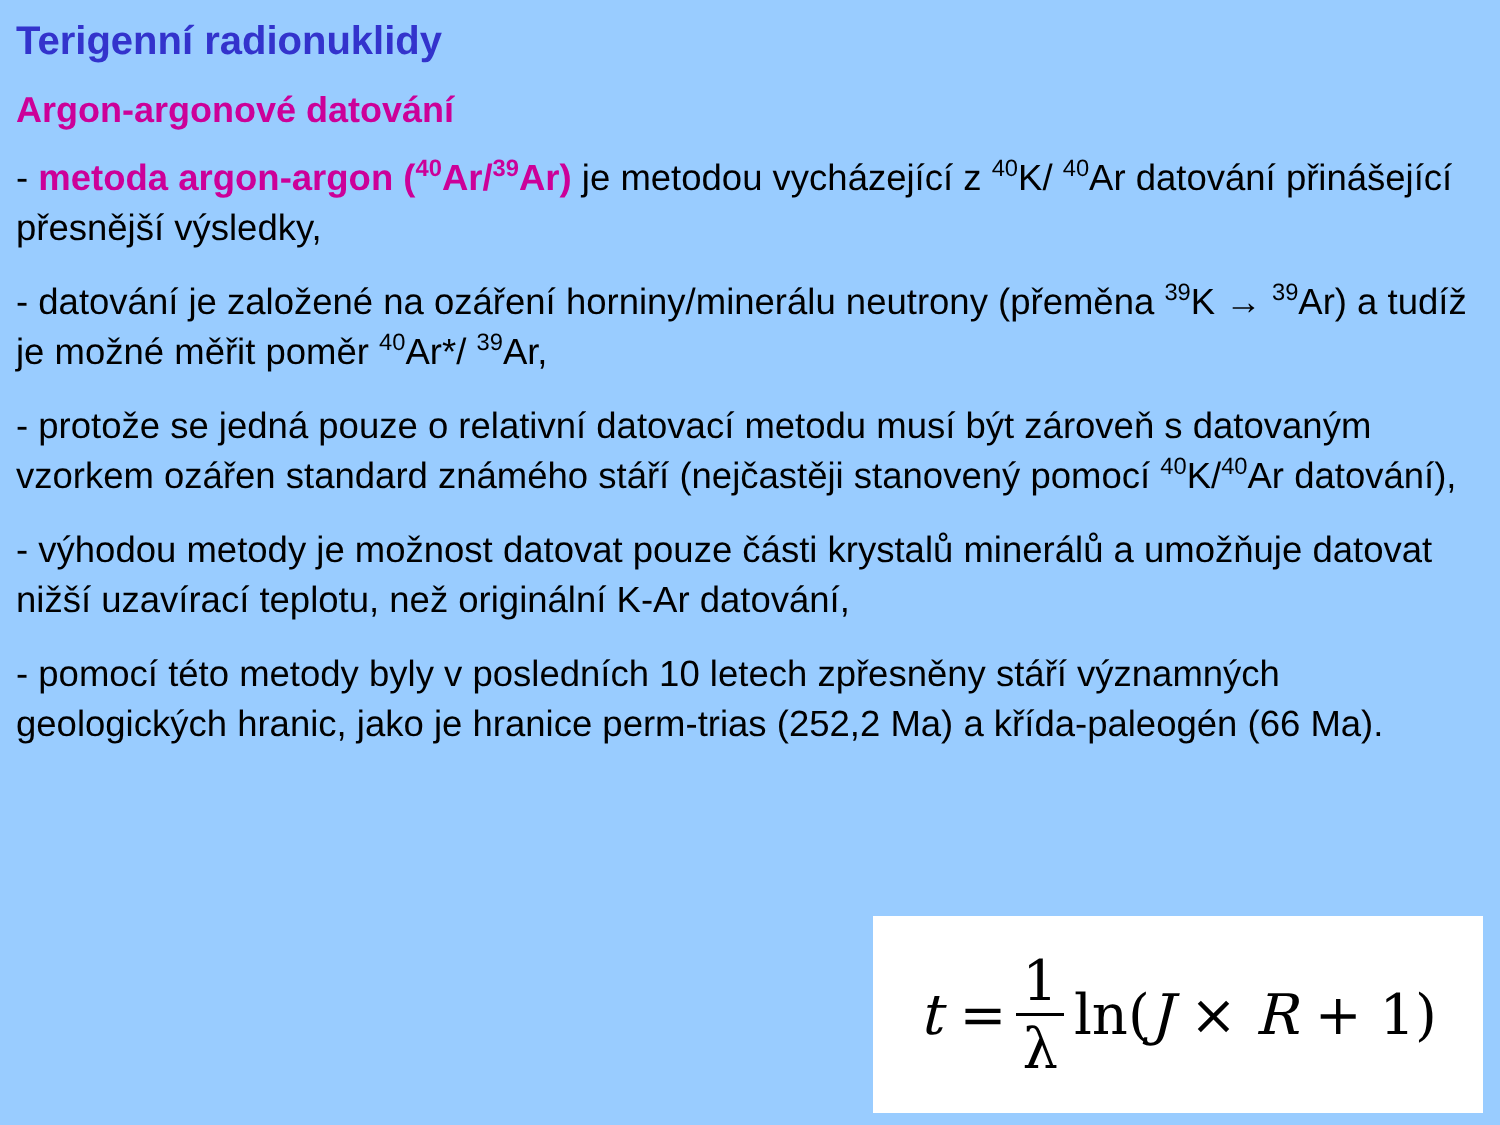Terigenní radionuklidy
Argon-argonové datování
- metoda argon-argon (<sup>40</sup>Ar/<sup>39</sup>Ar) je metodou vycházející z <sup>40</sup>K/ <sup>40</sup>Ar datování přinášející přesnější výsledky,
- datování je založené na ozáření horniny/minerálu neutrony (přeměna <sup>39</sup>K → <sup>39</sup>Ar) a tudíž je možné měřit poměr <sup>40</sup>Ar*/ <sup>39</sup>Ar,
- protože se jedná pouze o relativní datovací metodu musí být zároveň s datovaným vzorkem ozářen standard známého stáří (nejčastěji stanovený pomocí <sup>40</sup>K/<sup>40</sup>Ar datování),
- výhodou metody je možnost datovat pouze části krystalů minerálů a umožňuje datovat nižší uzavírací teplotu, než originální K-Ar datování,
- pomocí této metody byly v posledních 10 letech zpřesněny stáří významných geologických hranic, jako je hranice perm-trias (252,2 Ma) a křída-paleogén (66 Ma).
t = 1 λ ln(J × R + 1)